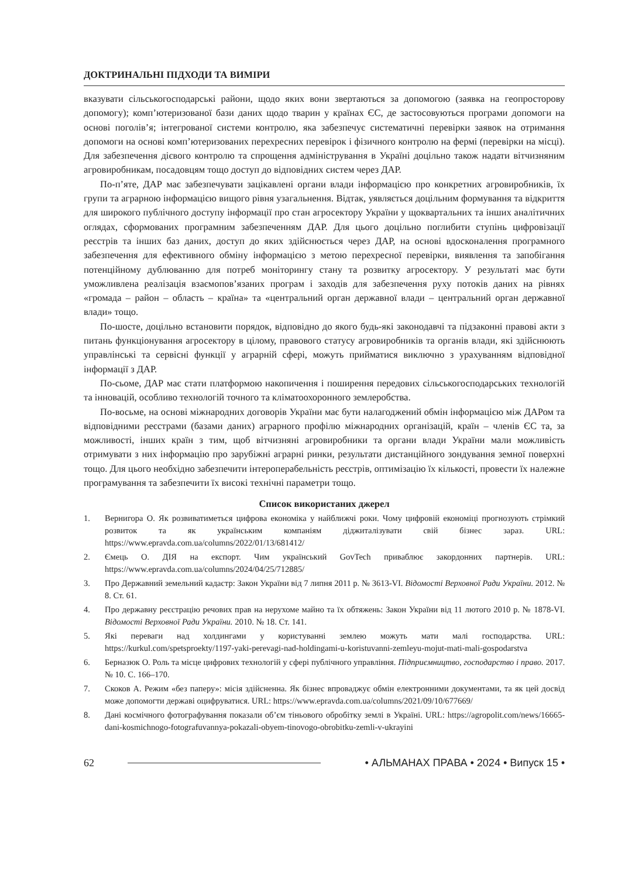ДОКТРИНАЛЬНІ ПІДХОДИ ТА ВИМІРИ
вказувати сільськогосподарські райони, щодо яких вони звертаються за допомогою (заявка на геопросторову допомогу); комп’ютеризованої бази даних щодо тварин у країнах ЄС, де застосовуються програми допомоги на основі поголів’я; інтегрованої системи контролю, яка забезпечує систематичні перевірки заявок на отримання допомоги на основі комп’ютеризованих перехресних перевірок і фізичного контролю на фермі (перевірки на місці). Для забезпечення дієвого контролю та спрощення адміністрування в Україні доцільно також надати вітчизняним агровиробникам, посадовцям тощо доступ до відповідних систем через ДАР.
По-п’яте, ДАР має забезпечувати зацікавлені органи влади інформацією про конкретних агровиробників, їх групи та аграрною інформацією вищого рівня узагальнення. Відтак, уявляється доцільним формування та відкриття для широкого публічного доступу інформації про стан агросектору України у щоквартальних та інших аналітичних оглядах, сформованих програмним забезпеченням ДАР. Для цього доцільно поглибити ступінь цифровізації реєстрів та інших баз даних, доступ до яких здійснюється через ДАР, на основі вдосконалення програмного забезпечення для ефективного обміну інформацією з метою перехресної перевірки, виявлення та запобігання потенційному дублюванню для потреб моніторингу стану та розвитку агросектору. У результаті має бути уможливлена реалізація взаємопов’язаних програм і заходів для забезпечення руху потоків даних на рівнях «громада – район – область – країна» та «центральний орган державної влади – центральний орган державної влади» тощо.
По-шосте, доцільно встановити порядок, відповідно до якого будь-які законодавчі та підзаконні правові акти з питань функціонування агросектору в цілому, правового статусу агровиробників та органів влади, які здійснюють управлінські та сервісні функції у аграрній сфері, можуть прийматися виключно з урахуванням відповідної інформації з ДАР.
По-сьоме, ДАР має стати платформою накопичення і поширення передових сільськогосподарських технологій та інновацій, особливо технологій точного та кліматоохоронного землеробства.
По-восьме, на основі міжнародних договорів України має бути налагоджений обмін інформацією між ДАРом та відповідними реєстрами (базами даних) аграрного профілю міжнародних організацій, країн – членів ЄС та, за можливості, інших країн з тим, щоб вітчизняні агровиробники та органи влади України мали можливість отримувати з них інформацію про зарубіжні аграрні ринки, результати дистанційного зондування земної поверхні тощо. Для цього необхідно забезпечити інтероперабельність реєстрів, оптимізацію їх кількості, провести їх належне програмування та забезпечити їх високі технічні параметри тощо.
Список використаних джерел
1. Вернигора О. Як розвиватиметься цифрова економіка у найближчі роки. Чому цифровій економіці прогнозують стрімкий розвиток та як українським компаніям діджиталізувати свій бізнес зараз. URL: https://www.epravda.com.ua/columns/2022/01/13/681412/
2. Ємець О. ДІЯ на експорт. Чим український GovTech приваблює закордонних партнерів. URL: https://www.epravda.com.ua/columns/2024/04/25/712885/
3. Про Державний земельний кадастр: Закон України від 7 липня 2011 р. № 3613-VI. Відомості Верховної Ради України. 2012. № 8. Ст. 61.
4. Про державну реєстрацію речових прав на нерухоме майно та їх обтяжень: Закон України від 11 лютого 2010 р. № 1878-VI. Відомості Верховної Ради України. 2010. № 18. Ст. 141.
5. Які переваги над холдингами у користуванні землею можуть мати малі господарства. URL: https://kurkul.com/spetsproekty/1197-yaki-perevagi-nad-holdingami-u-koristuvanni-zemleyu-mojut-mati-mali-gospodarstva
6. Берназюк О. Роль та місце цифрових технологій у сфері публічного управління. Підприємництво, господарство і право. 2017. № 10. С. 166–170.
7. Скоков А. Режим «без паперу»: місія здійсненна. Як бізнес впроваджує обмін електронними документами, та як цей досвід може допомогти державі оцифруватися. URL: https://www.epravda.com.ua/columns/2021/09/10/677669/
8. Дані космічного фотографування показали об’єм тіньового обробітку землі в Україні. URL: https://agropolit.com/news/16665-dani-kosmichnogo-fotografuvannya-pokazali-obyem-tinovogo-obrobitku-zemli-v-ukrayini
62 • АЛЬМАНАХ ПРАВА • 2024 • Випуск 15 •